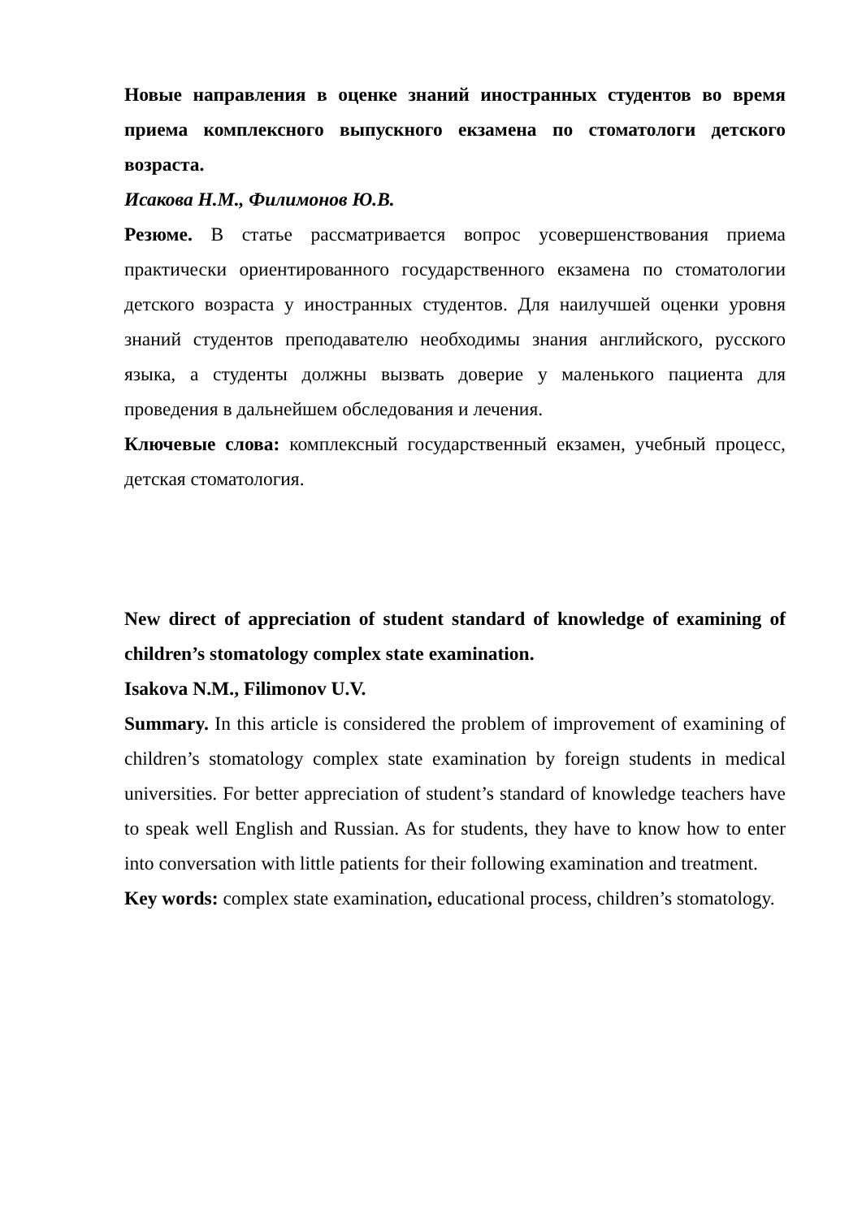Новые направления в оценке знаний иностранных студентов во время приема комплексного выпускного екзамена по стоматологи детского возраста.
Исакова Н.М., Филимонов Ю.В.
Резюме. В статье рассматривается вопрос усовершенствования приема практически ориентированного государственного екзамена по стоматологии детского возраста у иностранных студентов. Для наилучшей оценки уровня знаний студентов преподавателю необходимы знания английского, русского языка, а студенты должны вызвать доверие у маленького пациента для проведения в дальнейшем обследования и лечения.
Ключевые слова: комплексный государственный екзамен, учебный процесс, детская стоматология.
New direct of appreciation of student standard of knowledge of examining of children’s stomatology complex state examination.
Isakova N.M., Filimonov U.V.
Summary. In this article is considered the problem of improvement of examining of children’s stomatology complex state examination by foreign students in medical universities. For better appreciation of student’s standard of knowledge teachers have to speak well English and Russian. As for students, they have to know how to enter into conversation with little patients for their following examination and treatment.
Key words: complex state examination, educational process, children’s stomatology.